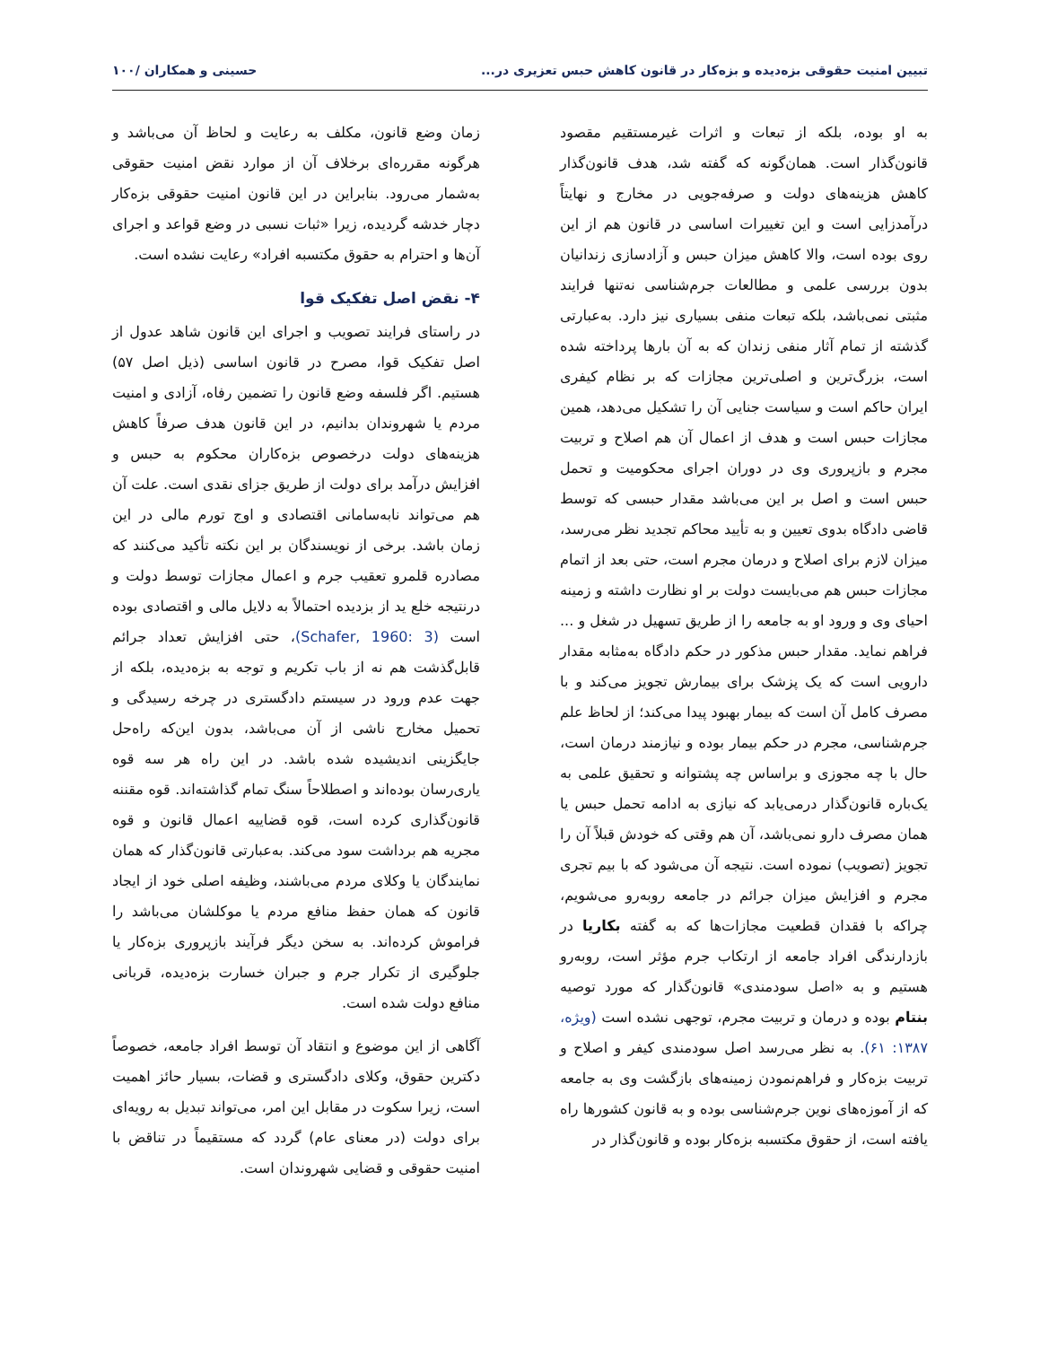تبیین امنیت حقوقی بزه‌دیده و بزه‌کار در قانون کاهش حبس تعزیری در... حسینی و همکاران /۱۰۰
به او بوده، بلکه از تبعات و اثرات غیرمستقیم مقصود قانون‌گذار است. همان‌گونه که گفته شد، هدف قانون‌گذار کاهش هزینه‌های دولت و صرفه‌جویی در مخارج و نهایتاً درآمدزایی است و این تغییرات اساسی در قانون هم از این روی بوده است، والا کاهش میزان حبس و آزادسازی زندانیان بدون بررسی علمی و مطالعات جرم‌شناسی نه‌تنها فرایند مثبتی نمی‌باشد، بلکه تبعات منفی بسیاری نیز دارد. به‌عبارتی گذشته از تمام آثار منفی زندان که به آن بارها پرداخته شده است، بزرگ‌ترین و اصلی‌ترین مجازات که بر نظام کیفری ایران حاکم است و سیاست جنایی آن را تشکیل می‌دهد، همین مجازات حبس است و هدف از اعمال آن هم اصلاح و تربیت مجرم و بازپروری وی در دوران اجرای محکومیت و تحمل حبس است و اصل بر این می‌باشد مقدار حبسی که توسط قاضی دادگاه بدوی تعیین و به تأیید محاکم تجدید نظر می‌رسد، میزان لازم برای اصلاح و درمان مجرم است، حتی بعد از اتمام مجازات حبس هم می‌بایست دولت بر او نظارت داشته و زمینه احیای وی و ورود او به جامعه را از طریق تسهیل در شغل و ... فراهم نماید. مقدار حبس مذکور در حکم دادگاه به‌مثابه مقدار دارویی است که یک پزشک برای بیمارش تجویز می‌کند و با مصرف کامل آن است که بیمار بهبود پیدا می‌کند؛ از لحاظ علم جرم‌شناسی، مجرم در حکم بیمار بوده و نیازمند درمان است، حال با چه مجوزی و براساس چه پشتوانه و تحقیق علمی به یک‌باره قانون‌گذار درمی‌یابد که نیازی به ادامه تحمل حبس یا همان مصرف دارو نمی‌باشد، آن هم وقتی که خودش قبلاً آن را تجویز (تصویب) نموده است. نتیجه آن می‌شود که با بیم تجری مجرم و افزایش میزان جرائم در جامعه روبه‌رو می‌شویم، چراکه با فقدان قطعیت مجازات‌ها که به گفته بکاریا در بازدارندگی افراد جامعه از ارتکاب جرم مؤثر است، روبه‌رو هستیم و به «اصل سودمندی» قانون‌گذار که مورد توصیه بنتام بوده و درمان و تربیت مجرم، توجهی نشده است (ویژه، ۱۳۸۷: ۶۱). به نظر می‌رسد اصل سودمندی کیفر و اصلاح و تربیت بزه‌کار و فراهم‌نمودن زمینه‌های بازگشت وی به جامعه که از آموزه‌های نوین جرم‌شناسی بوده و به قانون کشورها راه یافته است، از حقوق مکتسبه بزه‌کار بوده و قانون‌گذار در
زمان وضع قانون، مکلف به رعایت و لحاظ آن می‌باشد و هرگونه مقرره‌ای برخلاف آن از موارد نقض امنیت حقوقی به‌شمار می‌رود. بنابراین در این قانون امنیت حقوقی بزه‌کار دچار خدشه گردیده، زیرا «ثبات نسبی در وضع قواعد و اجرای آن‌ها و احترام به حقوق مکتسبه افراد» رعایت نشده است.
۴- نقض اصل تفکیک قوا
در راستای فرایند تصویب و اجرای این قانون شاهد عدول از اصل تفکیک قوا، مصرح در قانون اساسی (ذیل اصل ۵۷) هستیم. اگر فلسفه وضع قانون را تضمین رفاه، آزادی و امنیت مردم یا شهروندان بدانیم، در این قانون هدف صرفاً کاهش هزینه‌های دولت درخصوص بزه‌کاران محکوم به حبس و افزایش درآمد برای دولت از طریق جزای نقدی است. علت آن هم می‌تواند نابه‌سامانی اقتصادی و اوج تورم مالی در این زمان باشد. برخی از نویسندگان بر این نکته تأکید می‌کنند که مصادره قلمرو تعقیب جرم و اعمال مجازات توسط دولت و درنتیجه خلع ید از بزدیده احتمالاً به دلایل مالی و اقتصادی بوده است (Schafer, 1960: 3)، حتی افزایش تعداد جرائم قابل‌گذشت هم نه از باب تکریم و توجه به بزه‌دیده، بلکه از جهت عدم ورود در سیستم دادگستری در چرخه رسیدگی و تحمیل مخارج ناشی از آن می‌باشد، بدون این‌که راه‌حل جایگزینی اندیشیده شده باشد. در این راه هر سه قوه یاری‌رسان بوده‌اند و اصطلاحاً سنگ تمام گذاشته‌اند. قوه مقننه قانون‌گذاری کرده است، قوه قضاییه اعمال قانون و قوه مجریه هم برداشت سود می‌کند. به‌عبارتی قانون‌گذار که همان نمایندگان یا وکلای مردم می‌باشند، وظیفه اصلی خود از ایجاد قانون که همان حفظ منافع مردم یا موکلشان می‌باشد را فراموش کرده‌اند. به سخن دیگر فرآیند بازپروری بزه‌کار یا جلوگیری از تکرار جرم و جبران خسارت بزه‌دیده، قربانی منافع دولت شده است.
آگاهی از این موضوع و انتقاد آن توسط افراد جامعه، خصوصاً دکترین حقوق، وکلای دادگستری و قضات، بسیار حائز اهمیت است، زیرا سکوت در مقابل این امر، می‌تواند تبدیل به رویه‌ای برای دولت (در معنای عام) گردد که مستقیماً در تناقض با امنیت حقوقی و قضایی شهروندان است.